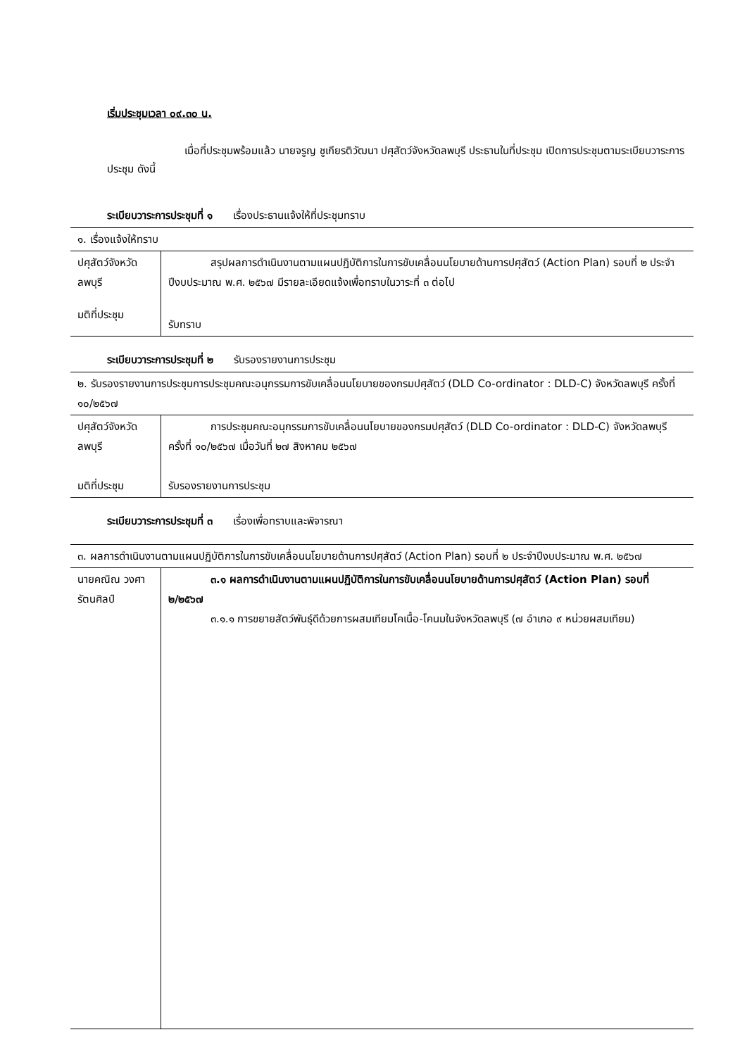เริ่มประชุมเวลา ๐๙.๓๐ น.
เมื่อที่ประชุมพร้อมแล้ว นายจรูญ ชูเกียรติวัฒนา ปศุสัตว์จังหวัดลพบุรี ประธานในที่ประชุม เปิดการประชุมตามระเบียบวาระการประชุม ดังนี้
ระเบียบวาระการประชุมที่ ๑ เรื่องประธานแจ้งให้ที่ประชุมทราบ
| ๑. เรื่องแจ้งให้ทราบ | |
| ปศุสัตว์จังหวัดลพบุรี | สรุปผลการดำเนินงานตามแผนปฏิบัติการในการขับเคลื่อนนโยบายด้านการปศุสัตว์ (Action Plan) รอบที่ ๒ ประจำปีงบประมาณ พ.ศ. ๒๕๖๗ มีรายละเอียดแจ้งเพื่อทราบในวาระที่ ๓ ต่อไป |
| มติที่ประชุม | รับทราบ |
ระเบียบวาระการประชุมที่ ๒ รับรองรายงานการประชุม
| ๒. รับรองรายงานการประชุมการประชุมคณะอนุกรรมการขับเคลื่อนนโยบายของกรมปศุสัตว์ (DLD Co-ordinator : DLD-C) จังหวัดลพบุรี ครั้งที่ ๑๐/๒๕๖๗ | |
| ปศุสัตว์จังหวัดลพบุรี | การประชุมคณะอนุกรรมการขับเคลื่อนนโยบายของกรมปศุสัตว์ (DLD Co-ordinator : DLD-C) จังหวัดลพบุรี ครั้งที่ ๑๐/๒๕๖๗ เมื่อวันที่ ๒๗ สิงหาคม ๒๕๖๗ |
| มติที่ประชุม | รับรองรายงานการประชุม |
ระเบียบวาระการประชุมที่ ๓ เรื่องเพื่อทราบและพิจารณา
| ๓. ผลการดำเนินงานตามแผนปฏิบัติการในการขับเคลื่อนนโยบายด้านการปศุสัตว์ (Action Plan) รอบที่ ๒ ประจำปีงบประมาณ พ.ศ. ๒๕๖๗ | |
| นายคณิณ วงศารัตนศิลป์ | ๓.๑ ผลการดำเนินงานตามแผนปฏิบัติการในการขับเคลื่อนนโยบายด้านการปศุสัตว์ (Action Plan) รอบที่ ๒/๒๕๖๗ ๓.๑.๑ การขยายสัตว์พันธุ์ดีด้วยการผสมเทียมโคเนื้อ-โคนมในจังหวัดลพบุรี (๗ อำเภอ ๙ หน่วยผสมเทียม) |